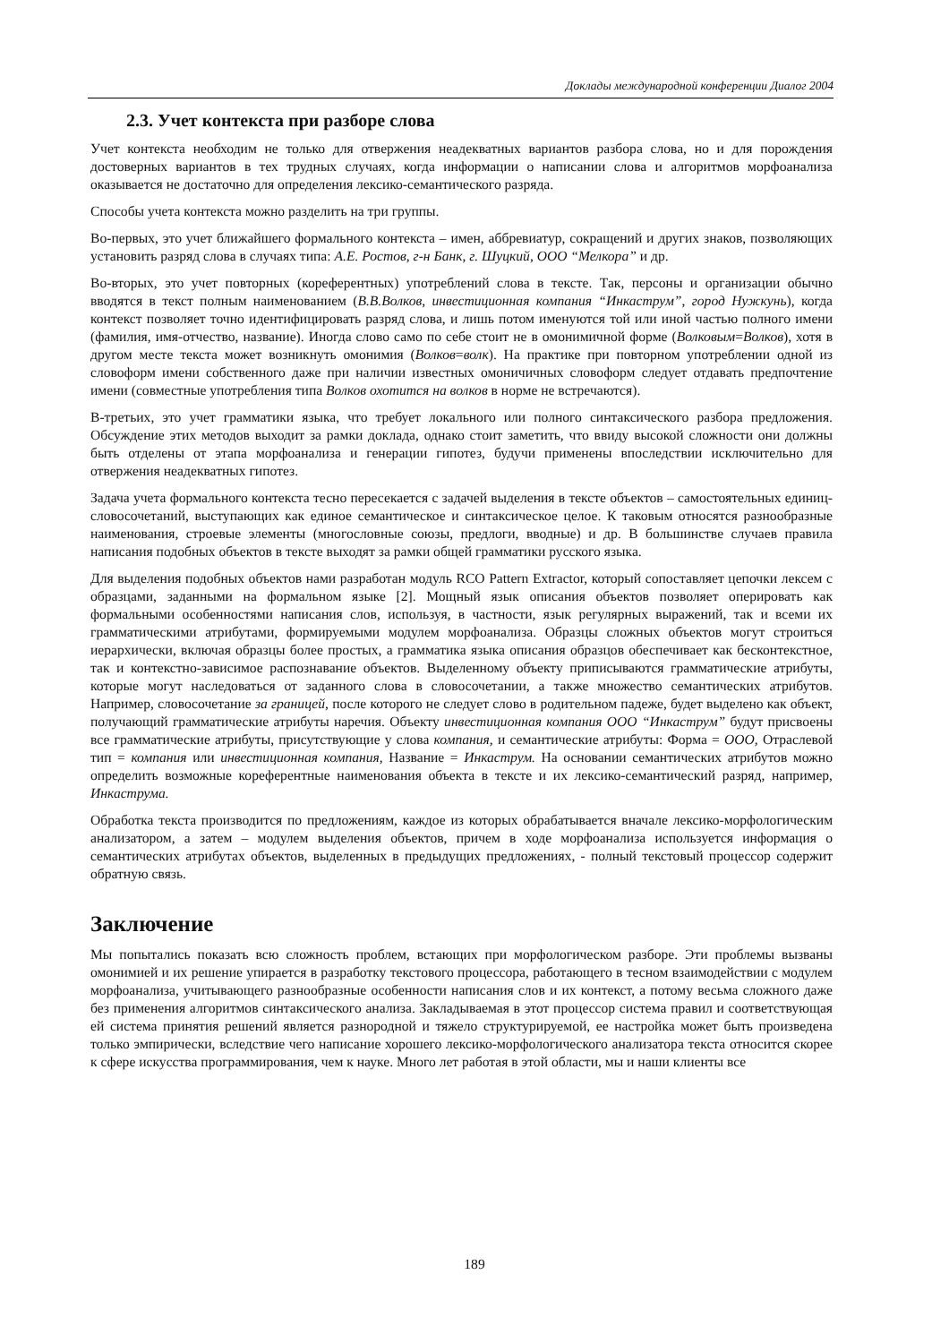Доклады международной конференции Диалог 2004
2.3. Учет контекста при разборе слова
Учет контекста необходим не только для отвержения неадекватных вариантов разбора слова, но и для порождения достоверных вариантов в тех трудных случаях, когда информации о написании слова и алгоритмов морфоанализа оказывается не достаточно для определения лексико-семантического разряда.
Способы учета контекста можно разделить на три группы.
Во-первых, это учет ближайшего формального контекста – имен, аббревиатур, сокращений и других знаков, позволяющих установить разряд слова в случаях типа: А.Е. Ростов, г-н Банк, г. Шуцкий, ООО “Мелкора” и др.
Во-вторых, это учет повторных (кореферентных) употреблений слова в тексте. Так, персоны и организации обычно вводятся в текст полным наименованием (В.В.Волков, инвестиционная компания “Инкаструм”, город Нужкунь), когда контекст позволяет точно идентифицировать разряд слова, и лишь потом именуются той или иной частью полного имени (фамилия, имя-отчество, название). Иногда слово само по себе стоит не в омонимичной форме (Волковым=Волков), хотя в другом месте текста может возникнуть омонимия (Волков=волк). На практике при повторном употреблении одной из словоформ имени собственного даже при наличии известных омоничичных словоформ следует отдавать предпочтение имени (совместные употребления типа Волков охотится на волков в норме не встречаются).
В-третьих, это учет грамматики языка, что требует локального или полного синтаксического разбора предложения. Обсуждение этих методов выходит за рамки доклада, однако стоит заметить, что ввиду высокой сложности они должны быть отделены от этапа морфоанализа и генерации гипотез, будучи применены впоследствии исключительно для отвержения неадекватных гипотез.
Задача учета формального контекста тесно пересекается с задачей выделения в тексте объектов – самостоятельных единиц-словосочетаний, выступающих как единое семантическое и синтаксическое целое. К таковым относятся разнообразные наименования, строевые элементы (многословные союзы, предлоги, вводные) и др. В большинстве случаев правила написания подобных объектов в тексте выходят за рамки общей грамматики русского языка.
Для выделения подобных объектов нами разработан модуль RCO Pattern Extractor, который сопоставляет цепочки лексем с образцами, заданными на формальном языке [2]. Мощный язык описания объектов позволяет оперировать как формальными особенностями написания слов, используя, в частности, язык регулярных выражений, так и всеми их грамматическими атрибутами, формируемыми модулем морфоанализа. Образцы сложных объектов могут строиться иерархически, включая образцы более простых, а грамматика языка описания образцов обеспечивает как бесконтекстное, так и контекстно-зависимое распознавание объектов. Выделенному объекту приписываются грамматические атрибуты, которые могут наследоваться от заданного слова в словосочетании, а также множество семантических атрибутов. Например, словосочетание за границей, после которого не следует слово в родительном падеже, будет выделено как объект, получающий грамматические атрибуты наречия. Объекту инвестиционная компания ООО “Инкаструм” будут присвоены все грамматические атрибуты, присутствующие у слова компания, и семантические атрибуты: Форма = ООО, Отраслевой тип = компания или инвестиционная компания, Название = Инкаструм. На основании семантических атрибутов можно определить возможные кореферентные наименования объекта в тексте и их лексико-семантический разряд, например, Инкаструма.
Обработка текста производится по предложениям, каждое из которых обрабатывается вначале лексико-морфологическим анализатором, а затем – модулем выделения объектов, причем в ходе морфоанализа используется информация о семантических атрибутах объектов, выделенных в предыдущих предложениях, - полный текстовый процессор содержит обратную связь.
Заключение
Мы попытались показать всю сложность проблем, встающих при морфологическом разборе. Эти проблемы вызваны омонимией и их решение упирается в разработку текстового процессора, работающего в тесном взаимодействии с модулем морфоанализа, учитывающего разнообразные особенности написания слов и их контекст, а потому весьма сложного даже без применения алгоритмов синтаксического анализа. Закладываемая в этот процессор система правил и соответствующая ей система принятия решений является разнородной и тяжело структурируемой, ее настройка может быть произведена только эмпирически, вследствие чего написание хорошего лексико-морфологического анализатора текста относится скорее к сфере искусства программирования, чем к науке. Много лет работая в этой области, мы и наши клиенты все
189